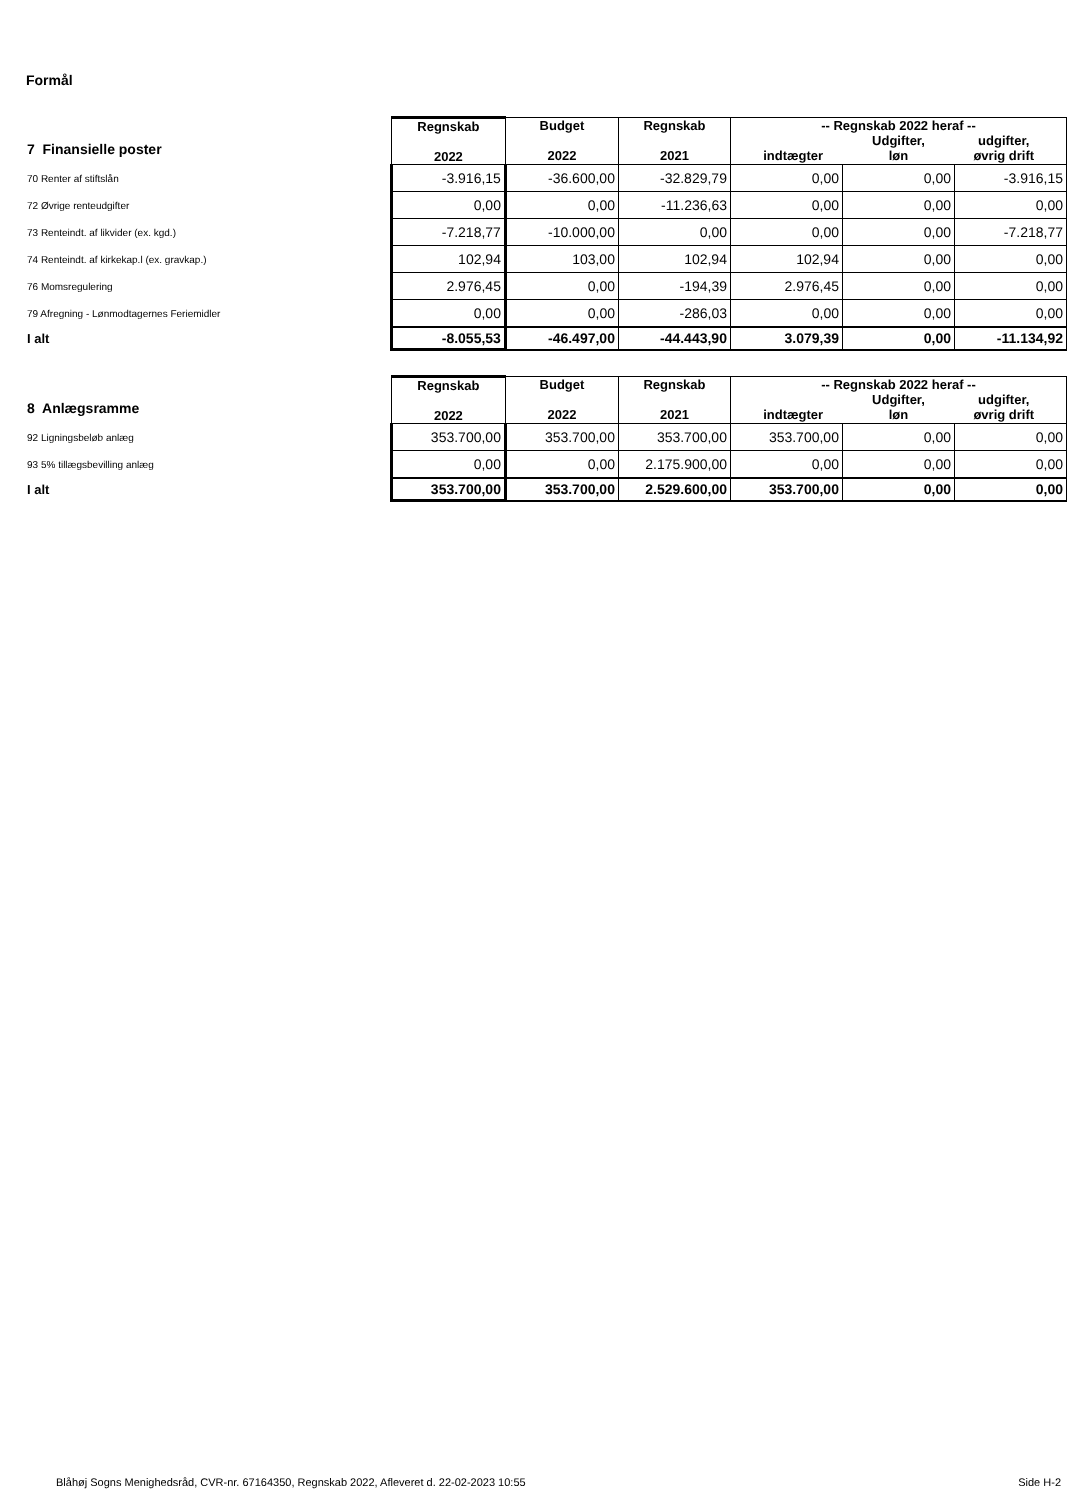Formål
| 7 Finansielle poster | Regnskab 2022 | Budget 2022 | Regnskab 2021 | -- Regnskab 2022 heraf -- indtægter Udgifter, løn udgifter, øvrig drift | | |
| --- | --- | --- | --- | --- | --- | --- |
| 70 Renter af stiftslån | -3.916,15 | -36.600,00 | -32.829,79 | 0,00 | 0,00 | -3.916,15 |
| 72 Øvrige renteudgifter | 0,00 | 0,00 | -11.236,63 | 0,00 | 0,00 | 0,00 |
| 73 Renteindt. af likvider (ex. kgd.) | -7.218,77 | -10.000,00 | 0,00 | 0,00 | 0,00 | -7.218,77 |
| 74 Renteindt. af kirkekap.l (ex. gravkap.) | 102,94 | 103,00 | 102,94 | 102,94 | 0,00 | 0,00 |
| 76 Momsregulering | 2.976,45 | 0,00 | -194,39 | 2.976,45 | 0,00 | 0,00 |
| 79 Afregning - Lønmodtagernes Feriemidler | 0,00 | 0,00 | -286,03 | 0,00 | 0,00 | 0,00 |
| I alt | -8.055,53 | -46.497,00 | -44.443,90 | 3.079,39 | 0,00 | -11.134,92 |
| 8 Anlægsramme | Regnskab 2022 | Budget 2022 | Regnskab 2021 | -- Regnskab 2022 heraf -- indtægter Udgifter, løn udgifter, øvrig drift | | |
| --- | --- | --- | --- | --- | --- | --- |
| 92 Ligningsbeløb anlæg | 353.700,00 | 353.700,00 | 353.700,00 | 353.700,00 | 0,00 | 0,00 |
| 93 5% tillægsbevilling anlæg | 0,00 | 0,00 | 2.175.900,00 | 0,00 | 0,00 | 0,00 |
| I alt | 353.700,00 | 353.700,00 | 2.529.600,00 | 353.700,00 | 0,00 | 0,00 |
Blåhøj Sogns Menighedsråd, CVR-nr. 67164350, Regnskab 2022, Afleveret d. 22-02-2023 10:55 Side H-2